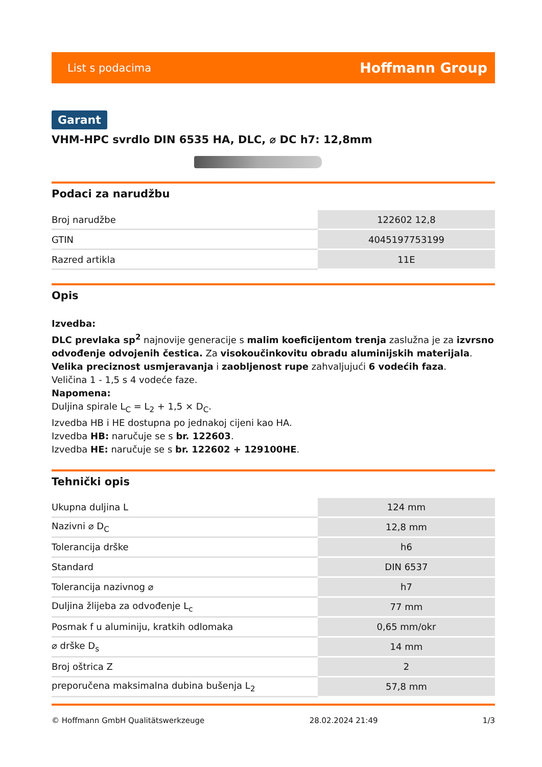List s podacima Hoffmann Group
Garant
VHM-HPC svrdlo DIN 6535 HA, DLC, ⌀ DC h7: 12,8mm
Podaci za narudžbu
| Broj narudžbe | 122602 12,8 |
| GTIN | 4045197753199 |
| Razred artikla | 11E |
Opis
Izvedba:
DLC prevlaka sp<sup>2</sup> najnovije generacije s malim koeficijentom trenja zaslužna je za izvrsno odvođenje odvojenih čestica. Za visokoučinkovitu obradu aluminijskih materijala. Velika preciznost usmjeravanja i zaobljenost rupe zahvaljujući 6 vodećih faza.
Veličina 1 - 1,5 s 4 vodeće faze.
Napomena:
Duljina spirale L<sub>C</sub> = L<sub>2</sub> + 1,5 × D<sub>C</sub>.
Izvedba HB i HE dostupna po jednakoj cijeni kao HA.
Izvedba HB: naručuje se s br. 122603.
Izvedba HE: naručuje se s br. 122602 + 129100HE.
Tehnički opis
| Ukupna duljina L | 124 mm |
| Nazivni ⌀ D<sub>C</sub> | 12,8 mm |
| Tolerancija drške | h6 |
| Standard | DIN 6537 |
| Tolerancija nazivnog ⌀ | h7 |
| Duljina žlijeba za odvođenje L<sub>c</sub> | 77 mm |
| Posmak f u aluminiju, kratkih odlomaka | 0,65 mm/okr |
| ⌀ drške D<sub>s</sub> | 14 mm |
| Broj oštrica Z | 2 |
| preporučena maksimalna dubina bušenja L<sub>2</sub> | 57,8 mm |
© Hoffmann GmbH Qualitätswerkzeuge 28.02.2024 21:49 1/3